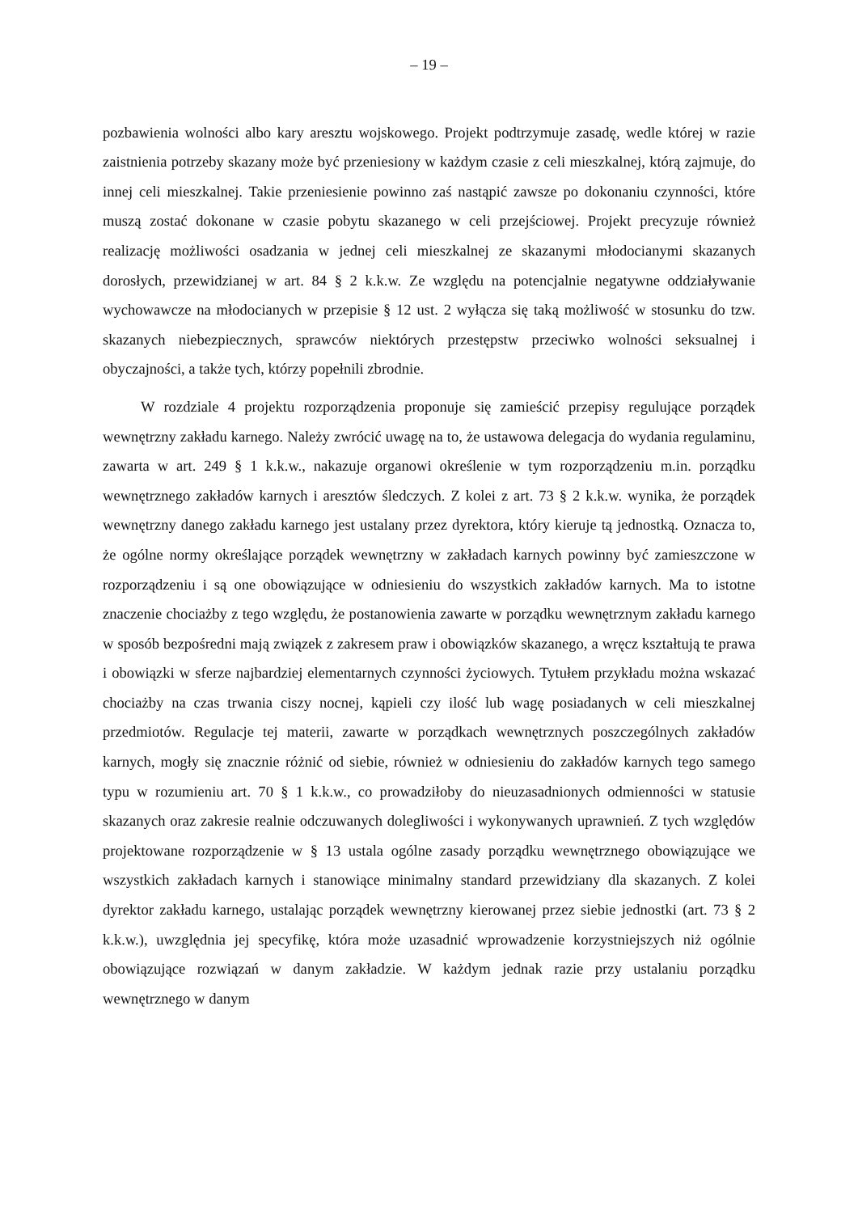– 19 –
pozbawienia wolności albo kary aresztu wojskowego. Projekt podtrzymuje zasadę, wedle której w razie zaistnienia potrzeby skazany może być przeniesiony w każdym czasie z celi mieszkalnej, którą zajmuje, do innej celi mieszkalnej. Takie przeniesienie powinno zaś nastąpić zawsze po dokonaniu czynności, które muszą zostać dokonane w czasie pobytu skazanego w celi przejściowej. Projekt precyzuje również realizację możliwości osadzania w jednej celi mieszkalnej ze skazanymi młodocianymi skazanych dorosłych, przewidzianej w art. 84 § 2 k.k.w. Ze względu na potencjalnie negatywne oddziaływanie wychowawcze na młodocianych w przepisie § 12 ust. 2 wyłącza się taką możliwość w stosunku do tzw. skazanych niebezpiecznych, sprawców niektórych przestępstw przeciwko wolności seksualnej i obyczajności, a także tych, którzy popełnili zbrodnie.
W rozdziale 4 projektu rozporządzenia proponuje się zamieścić przepisy regulujące porządek wewnętrzny zakładu karnego. Należy zwrócić uwagę na to, że ustawowa delegacja do wydania regulaminu, zawarta w art. 249 § 1 k.k.w., nakazuje organowi określenie w tym rozporządzeniu m.in. porządku wewnętrznego zakładów karnych i aresztów śledczych. Z kolei z art. 73 § 2 k.k.w. wynika, że porządek wewnętrzny danego zakładu karnego jest ustalany przez dyrektora, który kieruje tą jednostką. Oznacza to, że ogólne normy określające porządek wewnętrzny w zakładach karnych powinny być zamieszczone w rozporządzeniu i są one obowiązujące w odniesieniu do wszystkich zakładów karnych. Ma to istotne znaczenie chociażby z tego względu, że postanowienia zawarte w porządku wewnętrznym zakładu karnego w sposób bezpośredni mają związek z zakresem praw i obowiązków skazanego, a wręcz kształtują te prawa i obowiązki w sferze najbardziej elementarnych czynności życiowych. Tytułem przykładu można wskazać chociażby na czas trwania ciszy nocnej, kąpieli czy ilość lub wagę posiadanych w celi mieszkalnej przedmiotów. Regulacje tej materii, zawarte w porządkach wewnętrznych poszczególnych zakładów karnych, mogły się znacznie różnić od siebie, również w odniesieniu do zakładów karnych tego samego typu w rozumieniu art. 70 § 1 k.k.w., co prowadziłoby do nieuzasadnionych odmienności w statusie skazanych oraz zakresie realnie odczuwanych dolegliwości i wykonywanych uprawnień. Z tych względów projektowane rozporządzenie w § 13 ustala ogólne zasady porządku wewnętrznego obowiązujące we wszystkich zakładach karnych i stanowiące minimalny standard przewidziany dla skazanych. Z kolei dyrektor zakładu karnego, ustalając porządek wewnętrzny kierowanej przez siebie jednostki (art. 73 § 2 k.k.w.), uwzględnia jej specyfikę, która może uzasadnić wprowadzenie korzystniejszych niż ogólnie obowiązujące rozwiązań w danym zakładzie. W każdym jednak razie przy ustalaniu porządku wewnętrznego w danym